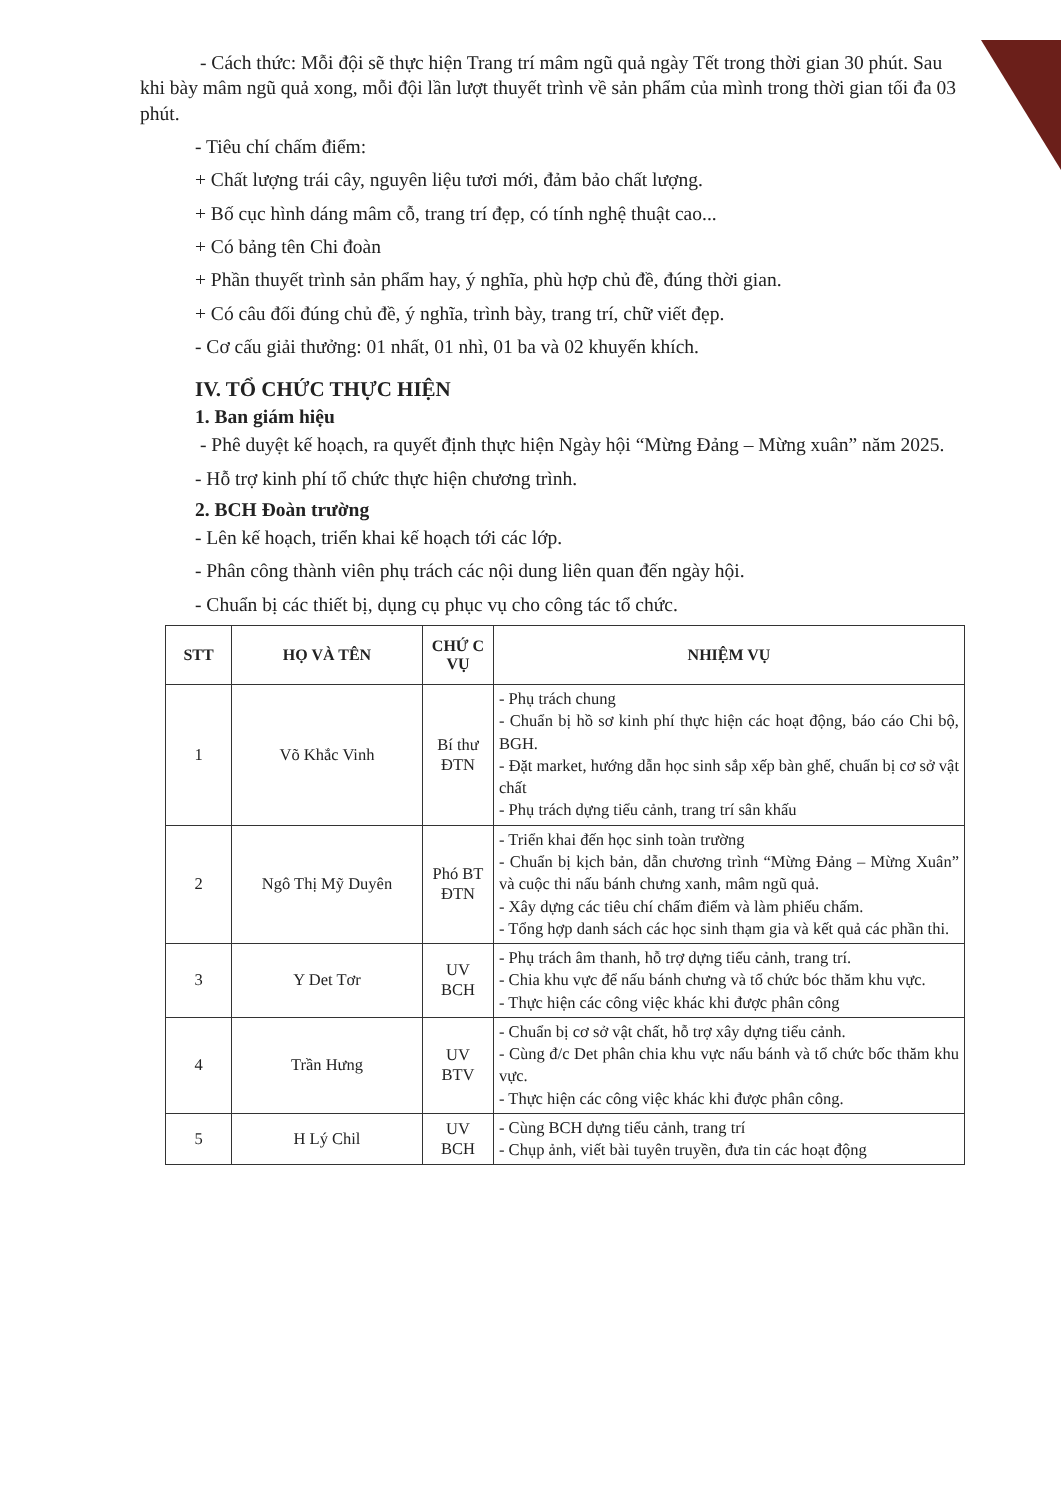- Cách thức: Mỗi đội sẽ thực hiện Trang trí mâm ngũ quả ngày Tết trong thời gian 30 phút. Sau khi bày mâm ngũ quả xong, mỗi đội lần lượt thuyết trình về sản phẩm của mình trong thời gian tối đa 03 phút.
- Tiêu chí chấm điểm:
+ Chất lượng trái cây, nguyên liệu tươi mới, đảm bảo chất lượng.
+ Bố cục hình dáng mâm cỗ, trang trí đẹp, có tính nghệ thuật cao...
+ Có bảng tên Chi đoàn
+ Phần thuyết trình sản phẩm hay, ý nghĩa, phù hợp chủ đề, đúng thời gian.
+ Có câu đối đúng chủ đề, ý nghĩa, trình bày, trang trí, chữ viết đẹp.
- Cơ cấu giải thưởng: 01 nhất, 01 nhì, 01 ba và 02 khuyến khích.
IV. TỔ CHỨC THỰC HIỆN
1. Ban giám hiệu
- Phê duyệt kế hoạch, ra quyết định thực hiện Ngày hội “Mừng Đảng – Mừng xuân” năm 2025.
- Hỗ trợ kinh phí tổ chức thực hiện chương trình.
2. BCH Đoàn trường
- Lên kế hoạch, triển khai kế hoạch tới các lớp.
- Phân công thành viên phụ trách các nội dung liên quan đến ngày hội.
- Chuẩn bị các thiết bị, dụng cụ phục vụ cho công tác tổ chức.
| STT | HỌ VÀ TÊN | CHỨ C VỤ | NHIỆM VỤ |
| --- | --- | --- | --- |
| 1 | Võ Khắc Vinh | Bí thư ĐTN | - Phụ trách chung - Chuẩn bị hồ sơ kinh phí thực hiện các hoạt động, báo cáo Chi bộ, BGH. - Đặt market, hướng dẫn học sinh sắp xếp bàn ghế, chuẩn bị cơ sở vật chất - Phụ trách dựng tiểu cảnh, trang trí sân khấu |
| 2 | Ngô Thị Mỹ Duyên | Phó BT ĐTN | - Triển khai đến học sinh toàn trường - Chuẩn bị kịch bản, dẫn chương trình “Mừng Đảng – Mừng Xuân” và cuộc thi nấu bánh chưng xanh, mâm ngũ quả. - Xây dựng các tiêu chí chấm điểm và làm phiếu chấm. - Tổng hợp danh sách các học sinh thạm gia và kết quả các phần thi. |
| 3 | Y Det Tơr | UV BCH | - Phụ trách âm thanh, hỗ trợ dựng tiểu cảnh, trang trí. - Chia khu vực để nấu bánh chưng và tổ chức bóc thăm khu vực. - Thực hiện các công việc khác khi được phân công |
| 4 | Trần Hưng | UV BTV | - Chuẩn bị cơ sở vật chất, hỗ trợ xây dựng tiểu cảnh. - Cùng đ/c Det phân chia khu vực nấu bánh và tổ chức bốc thăm khu vực. - Thực hiện các công việc khác khi được phân công. |
| 5 | H Lý Chil | UV BCH | - Cùng BCH dựng tiểu cảnh, trang trí - Chụp ảnh, viết bài tuyên truyền, đưa tin các hoạt động |